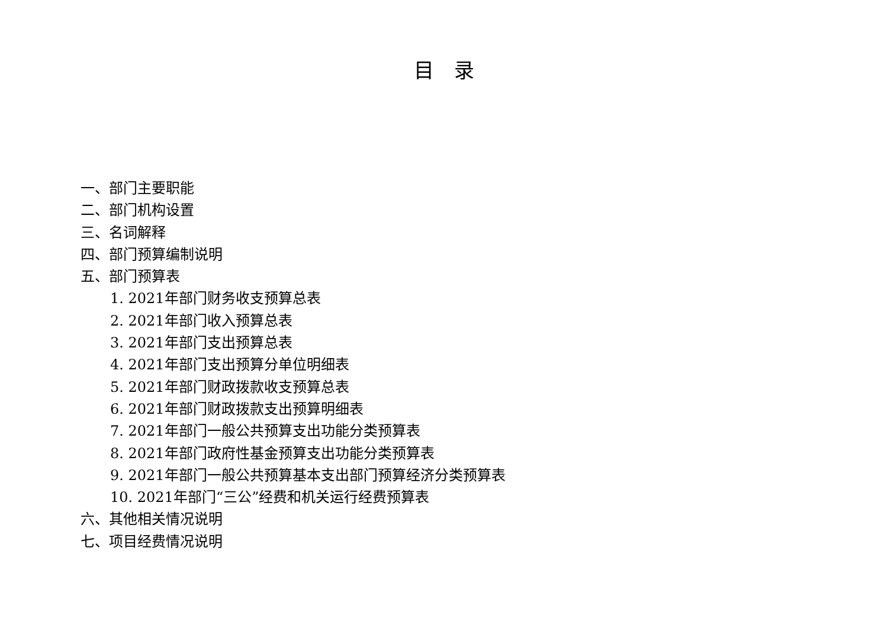目录
一、部门主要职能
二、部门机构设置
三、名词解释
四、部门预算编制说明
五、部门预算表
1. 2021年部门财务收支预算总表
2. 2021年部门收入预算总表
3. 2021年部门支出预算总表
4. 2021年部门支出预算分单位明细表
5. 2021年部门财政拨款收支预算总表
6. 2021年部门财政拨款支出预算明细表
7. 2021年部门一般公共预算支出功能分类预算表
8. 2021年部门政府性基金预算支出功能分类预算表
9. 2021年部门一般公共预算基本支出部门预算经济分类预算表
10. 2021年部门“三公”经费和机关运行经费预算表
六、其他相关情况说明
七、项目经费情况说明